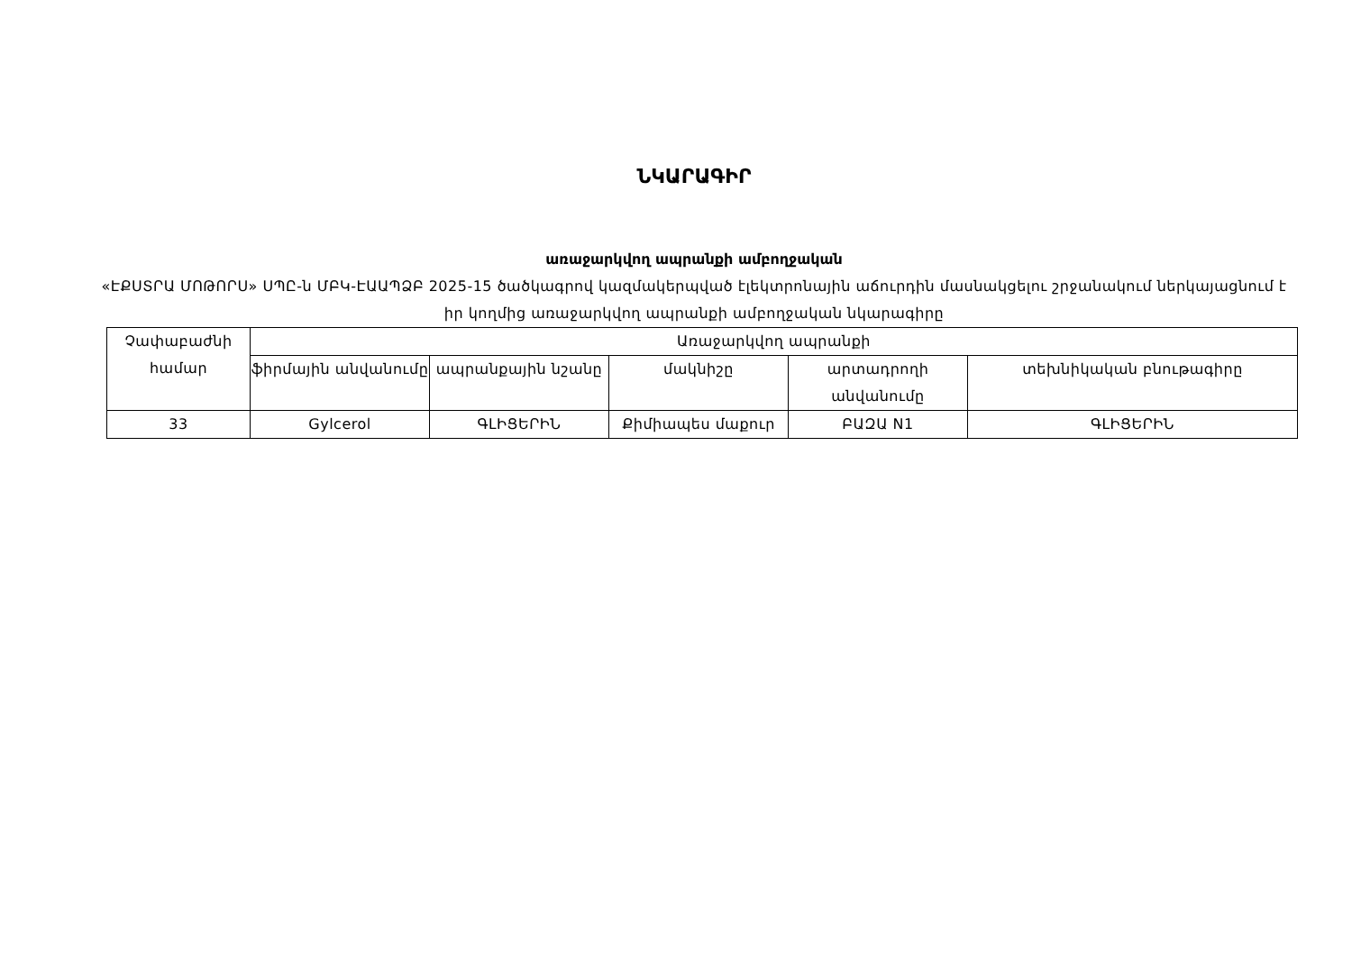ՆԿԱՐԱԳԻՐ
առաջարկվող ապրանքի ամբողջական
«ԷՔՍՏՐԱ ՄՈԹՈՐՍ» ՍՊԸ-ն ՄԲԿ-ԷԱԱՊՁԲ 2025-15 ծածկագրով կազմակերպված էլեկտրոնային աճուրդին մասնակցելու շրջանակում ներկայացնում է իր կողմից առաջարկվող ապրանքի ամբողջական նկարագիրը
| Չափաբաժնի համար | Առաջարկվող ապրանքի | | | | |
| --- | --- | --- | --- | --- | --- |
| | ֆիրմային անվանումը | ապրանքային նշանը | մակնիշը | արտադրողի անվանումը | տեխնիկական բնութագիրը |
| 33 | Gylcerol | ԳԼԻՑԵՐԻՆ | Քիմիապես մաքուր | ԲԱԶԱ N1 | ԳԼԻՑԵՐԻՆ |